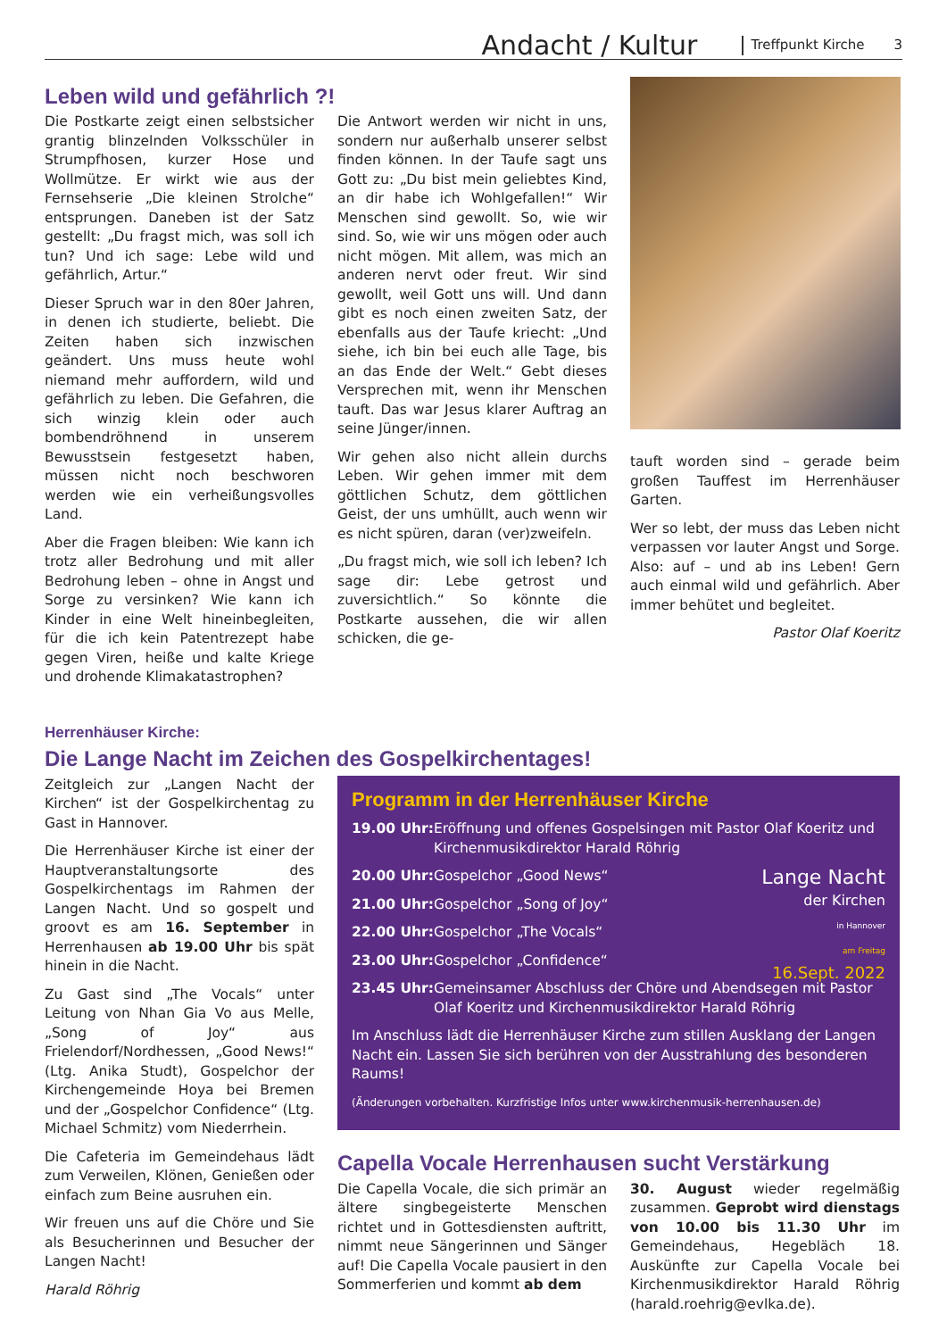Andacht / Kultur Treffpunkt Kirche 3
Leben wild und gefährlich ?!
Die Postkarte zeigt einen selbstsicher grantig blinzelnden Volksschüler in Strumpfhosen, kurzer Hose und Wollmütze. Er wirkt wie aus der Fernsehserie „Die kleinen Strolche“ entsprungen. Daneben ist der Satz gestellt: „Du fragst mich, was soll ich tun? Und ich sage: Lebe wild und gefährlich, Artur.“
Dieser Spruch war in den 80er Jahren, in denen ich studierte, beliebt. Die Zeiten haben sich inzwischen geändert. Uns muss heute wohl niemand mehr auffordern, wild und gefährlich zu leben. Die Gefahren, die sich winzig klein oder auch bombendröhnend in unserem Bewusstsein festgesetzt haben, müssen nicht noch beschworen werden wie ein verheißungsvolles Land.
Aber die Fragen bleiben: Wie kann ich trotz aller Bedrohung und mit aller Bedrohung leben – ohne in Angst und Sorge zu versinken? Wie kann ich Kinder in eine Welt hineinbegleiten, für die ich kein Patentrezept habe gegen Viren, heiße und kalte Kriege und drohende Klimakatastrophen?
Die Antwort werden wir nicht in uns, sondern nur außerhalb unserer selbst finden können. In der Taufe sagt uns Gott zu: „Du bist mein geliebtes Kind, an dir habe ich Wohlgefallen!“ Wir Menschen sind gewollt. So, wie wir sind. So, wie wir uns mögen oder auch nicht mögen. Mit allem, was mich an anderen nervt oder freut. Wir sind gewollt, weil Gott uns will. Und dann gibt es noch einen zweiten Satz, der ebenfalls aus der Taufe kriecht: „Und siehe, ich bin bei euch alle Tage, bis an das Ende der Welt.“ Gebt dieses Versprechen mit, wenn ihr Menschen tauft. Das war Jesus klarer Auftrag an seine Jünger/innen.
Wir gehen also nicht allein durchs Leben. Wir gehen immer mit dem göttlichen Schutz, dem göttlichen Geist, der uns umhüllt, auch wenn wir es nicht spüren, daran (ver)zweifeln.
„Du fragst mich, wie soll ich leben? Ich sage dir: Lebe getrost und zuversichtlich.“ So könnte die Postkarte aussehen, die wir allen schicken, die ge-
tauft worden sind – gerade beim großen Tauffest im Herrenhäuser Garten.
Wer so lebt, der muss das Leben nicht verpassen vor lauter Angst und Sorge. Also: auf – und ab ins Leben! Gern auch einmal wild und gefährlich. Aber immer behütet und begleitet.
Pastor Olaf Koeritz
Herrenhäuser Kirche:
Die Lange Nacht im Zeichen des Gospelkirchentages!
Zeitgleich zur „Langen Nacht der Kirchen“ ist der Gospelkirchentag zu Gast in Hannover.
Die Herrenhäuser Kirche ist einer der Hauptveranstaltungsorte des Gospelkirchentags im Rahmen der Langen Nacht. Und so gospelt und groovt es am 16. September in Herrenhausen ab 19.00 Uhr bis spät hinein in die Nacht.
Zu Gast sind „The Vocals“ unter Leitung von Nhan Gia Vo aus Melle, „Song of Joy“ aus Frielendorf/Nordhessen, „Good News!“ (Ltg. Anika Studt), Gospelchor der Kirchengemeinde Hoya bei Bremen und der „Gospelchor Confidence“ (Ltg. Michael Schmitz) vom Niederrhein.
Die Cafeteria im Gemeindehaus lädt zum Verweilen, Klönen, Genießen oder einfach zum Beine ausruhen ein.
Wir freuen uns auf die Chöre und Sie als Besucherinnen und Besucher der Langen Nacht!
Harald Röhrig
Programm in der Herrenhäuser Kirche
19.00 Uhr: Eröffnung und offenes Gospelsingen mit Pastor Olaf Koeritz und Kirchenmusikdirektor Harald Röhrig
Lange Nacht
der Kirchen
in Hannover
am Freitag
16.Sept. 2022
20.00 Uhr: Gospelchor „Good News“
21.00 Uhr: Gospelchor „Song of Joy“
22.00 Uhr: Gospelchor „The Vocals“
23.00 Uhr: Gospelchor „Confidence“
23.45 Uhr: Gemeinsamer Abschluss der Chöre und Abendsegen mit Pastor Olaf Koeritz und Kirchenmusikdirektor Harald Röhrig
Im Anschluss lädt die Herrenhäuser Kirche zum stillen Ausklang der Langen Nacht ein. Lassen Sie sich berühren von der Ausstrahlung des besonderen Raums!
(Änderungen vorbehalten. Kurzfristige Infos unter www.kirchenmusik-herrenhausen.de)
Capella Vocale Herrenhausen sucht Verstärkung
Die Capella Vocale, die sich primär an ältere singbegeisterte Menschen richtet und in Gottesdiensten auftritt, nimmt neue Sängerinnen und Sänger auf! Die Capella Vocale pausiert in den Sommerferien und kommt ab dem
30. August wieder regelmäßig zusammen. Geprobt wird dienstags von 10.00 bis 11.30 Uhr im Gemeindehaus, Hegebläch 18. Auskünfte zur Capella Vocale bei Kirchenmusikdirektor Harald Röhrig (harald.roehrig@evlka.de).